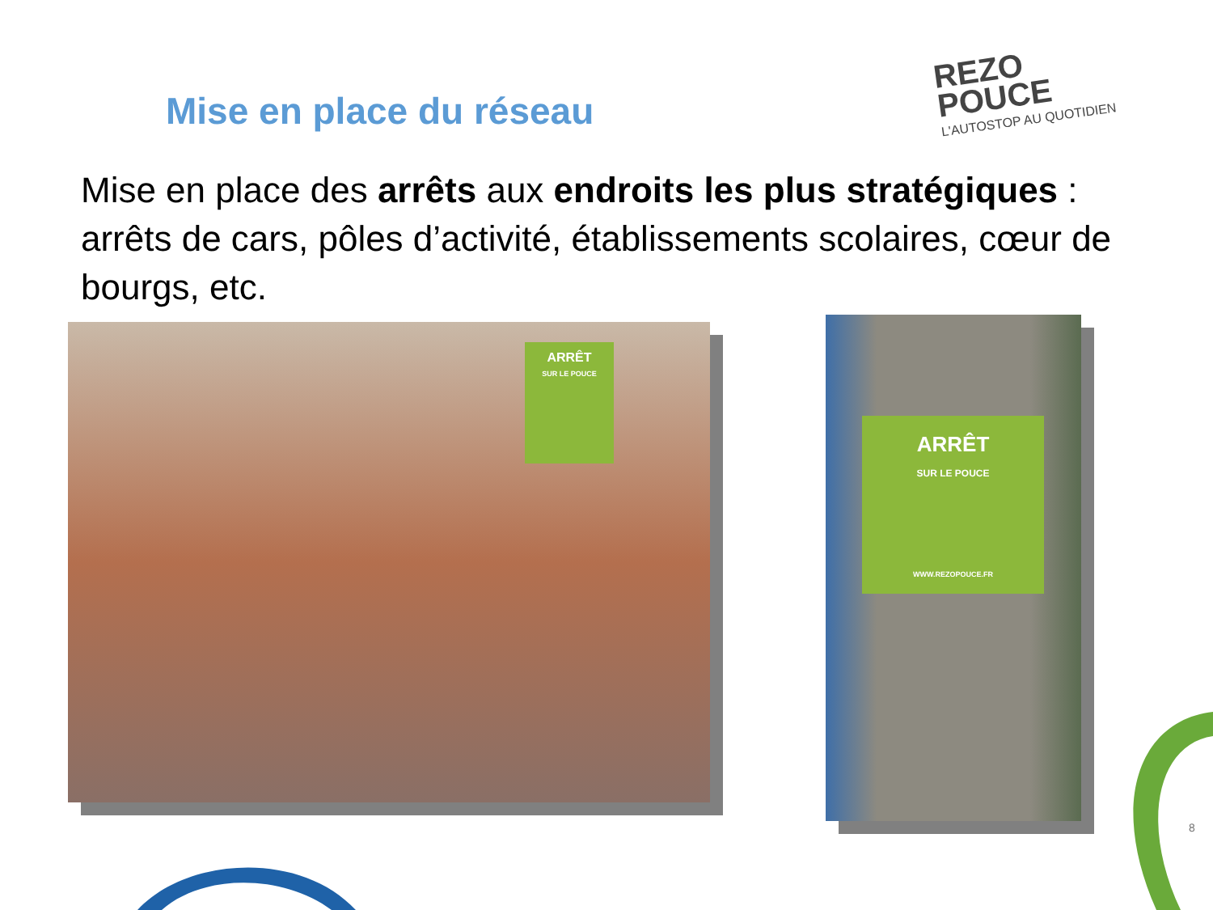Mise en place du réseau
REZO
POUCE
L'AUTOSTOP AU QUOTIDIEN
Mise en place des arrêts aux endroits les plus stratégiques : arrêts de cars, pôles d’activité, établissements scolaires, cœur de bourgs, etc.
ARRÊT
SUR LE POUCE
ARRÊT
SUR LE POUCE
WWW.REZOPOUCE.FR
8